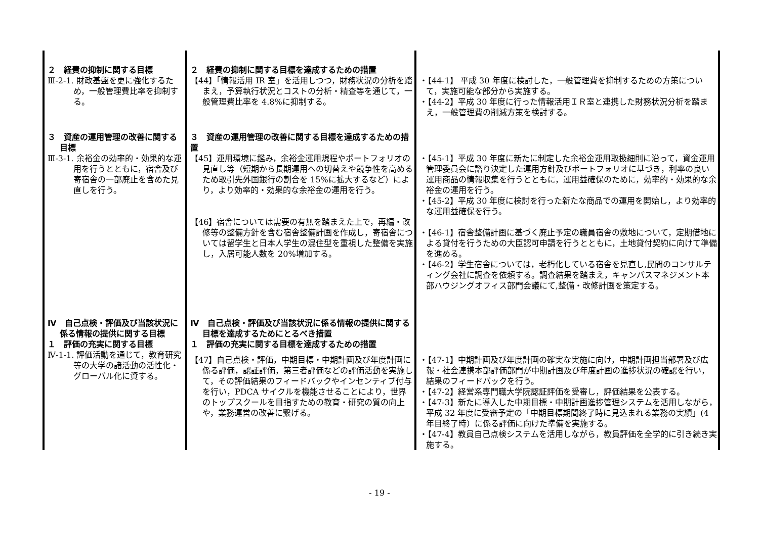| ２ 経費の抑制に関する目標 Ⅲ-2-1. 財政基盤を更に強化するため，一般管理費比率を抑制する。 | ２ 経費の抑制に関する目標を達成するための措置 【44】「情報活用 IR 室」を活用しつつ，財務状況の分析を踏まえ，予算執行状況とコストの分析・精査等を通じて，一般管理費比率を 4.8%に抑制する。 | ・【44-1】 平成 30 年度に検討した，一般管理費を抑制するための方策について，実施可能な部分から実施する。 ・【44-2】平成 30 年度に行った情報活用ＩＲ室と連携した財務状況分析を踏まえ，一般管理費の削減方策を検討する。 |
| ３ 資産の運用管理の改善に関する目標 Ⅲ-3-1. 余裕金の効率的・効果的な運用を行うとともに，宿舎及び寄宿舎の一部廃止を含めた見直しを行う。 | ３ 資産の運用管理の改善に関する目標を達成するための措置 【45】運用環境に鑑み，余裕金運用規程やポートフォリオの見直し等（短期から長期運用への切替えや競争性を高めるため取引先外国銀行の割合を 15%に拡大するなど）により，より効率的・効果的な余裕金の運用を行う。 【46】宿舎については需要の有無を踏まえた上で，再編・改修等の整備方針を含む宿舎整備計画を作成し，寄宿舎については留学生と日本人学生の混住型を重視した整備を実施し，入居可能人数を 20%増加する。 | ・【45-1】平成 30 年度に新たに制定した余裕金運用取扱細則に沿って，資金運用管理委員会に諮り決定した運用方針及びポートフォリオに基づき，利率の良い運用商品の情報収集を行うとともに，運用益確保のために，効率的・効果的な余裕金の運用を行う。 ・【45-2】平成 30 年度に検討を行った新たな商品での運用を開始し，より効率的な運用益確保を行う。 ・【46-1】宿舎整備計画に基づく廃止予定の職員宿舎の敷地について，定期借地による貸付を行うための大臣認可申請を行うとともに，土地貸付契約に向けて準備を進める。 ・【46-2】学生宿舎については，老朽化している宿舎を見直し,民間のコンサルティング会社に調査を依頼する。調査結果を踏まえ，キャンパスマネジメント本部ハウジングオフィス部門会議にて,整備・改修計画を策定する。 |
| Ⅳ 自己点検・評価及び当該状況に係る情報の提供に関する目標 １ 評価の充実に関する目標 Ⅳ-1-1. 評価活動を通じて，教育研究等の大学の諸活動の活性化・グローバル化に資する。 | Ⅳ 自己点検・評価及び当該状況に係る情報の提供に関する目標を達成するためにとるべき措置 １ 評価の充実に関する目標を達成するための措置 【47】自己点検・評価，中期目標・中期計画及び年度計画に係る評価，認証評価，第三者評価などの評価活動を実施して，その評価結果のフィードバックやインセンティブ付与を行い，PDCA サイクルを機能させることにより，世界のトップスクールを目指すための教育・研究の質の向上や，業務運営の改善に繋げる。 | ・【47-1】中期計画及び年度計画の確実な実施に向け，中期計画担当部署及び広報・社会連携本部評価部門が中期計画及び年度計画の進捗状況の確認を行い，結果のフィードバックを行う。 ・【47-2】経営系専門職大学院認証評価を受審し，評価結果を公表する。 ・【47-3】新たに導入した中期目標・中期計画進捗管理システムを活用しながら，平成 32 年度に受審予定の「中期目標期間終了時に見込まれる業務の実績」(4 年目終了時）に係る評価に向けた準備を実施する。 ・【47-4】教員自己点検システムを活用しながら，教員評価を全学的に引き続き実施する。 |
- 19 -